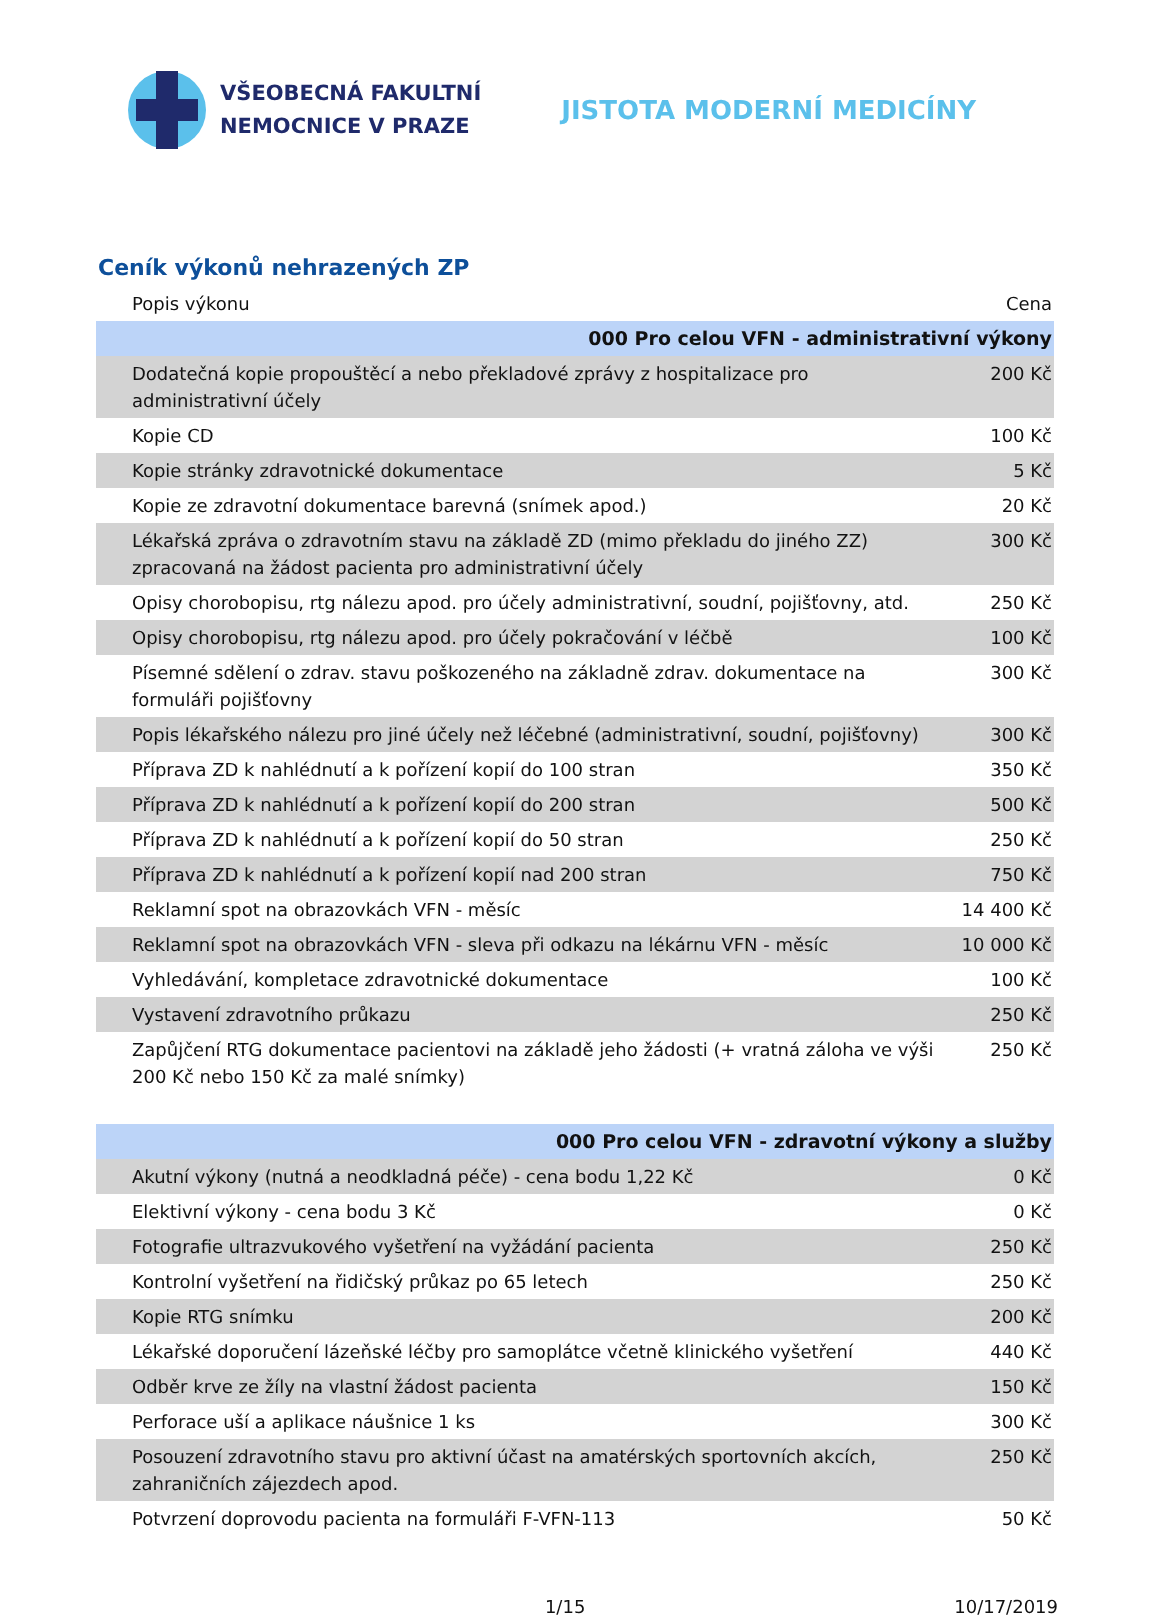VŠEOBECNÁ FAKULTNÍ
NEMOCNICE V PRAZE
JISTOTA MODERNÍ MEDICÍNY
Ceník výkonů nehrazených ZP
| Popis výkonu | Cena |
| --- | --- |
| 000 Pro celou VFN - administrativní výkony | |
| Dodatečná kopie propouštěcí a nebo překladové zprávy z hospitalizace pro administrativní účely | 200 Kč |
| Kopie CD | 100 Kč |
| Kopie stránky zdravotnické dokumentace | 5 Kč |
| Kopie ze zdravotní dokumentace barevná (snímek apod.) | 20 Kč |
| Lékařská zpráva o zdravotním stavu na základě ZD (mimo překladu do jiného ZZ) zpracovaná na žádost pacienta pro administrativní účely | 300 Kč |
| Opisy chorobopisu, rtg nálezu apod. pro účely administrativní, soudní, pojišťovny, atd. | 250 Kč |
| Opisy chorobopisu, rtg nálezu apod. pro účely pokračování v léčbě | 100 Kč |
| Písemné sdělení o zdrav. stavu poškozeného na základně zdrav. dokumentace na formuláři pojišťovny | 300 Kč |
| Popis lékařského nálezu pro jiné účely než léčebné (administrativní, soudní, pojišťovny) | 300 Kč |
| Příprava ZD k nahlédnutí a k pořízení kopií do 100 stran | 350 Kč |
| Příprava ZD k nahlédnutí a k pořízení kopií do 200 stran | 500 Kč |
| Příprava ZD k nahlédnutí a k pořízení kopií do 50 stran | 250 Kč |
| Příprava ZD k nahlédnutí a k pořízení kopií nad 200 stran | 750 Kč |
| Reklamní spot na obrazovkách VFN - měsíc | 14 400 Kč |
| Reklamní spot na obrazovkách VFN - sleva při odkazu na lékárnu VFN - měsíc | 10 000 Kč |
| Vyhledávání, kompletace zdravotnické dokumentace | 100 Kč |
| Vystavení zdravotního průkazu | 250 Kč |
| Zapůjčení RTG dokumentace pacientovi na základě jeho žádosti (+ vratná záloha ve výši 200 Kč nebo 150 Kč za malé snímky) | 250 Kč |
| 000 Pro celou VFN - zdravotní výkony a služby | |
| Akutní výkony (nutná a neodkladná péče) - cena bodu 1,22 Kč | 0 Kč |
| Elektivní výkony - cena bodu 3 Kč | 0 Kč |
| Fotografie ultrazvukového vyšetření na vyžádání pacienta | 250 Kč |
| Kontrolní vyšetření na řidičský průkaz po 65 letech | 250 Kč |
| Kopie RTG snímku | 200 Kč |
| Lékařské doporučení lázeňské léčby pro samoplátce včetně klinického vyšetření | 440 Kč |
| Odběr krve ze žíly na vlastní žádost pacienta | 150 Kč |
| Perforace uší a aplikace náušnice 1 ks | 300 Kč |
| Posouzení zdravotního stavu pro aktivní účast na amatérských sportovních akcích, zahraničních zájezdech apod. | 250 Kč |
| Potvrzení doprovodu pacienta na formuláři F-VFN-113 | 50 Kč |
1/15 10/17/2019